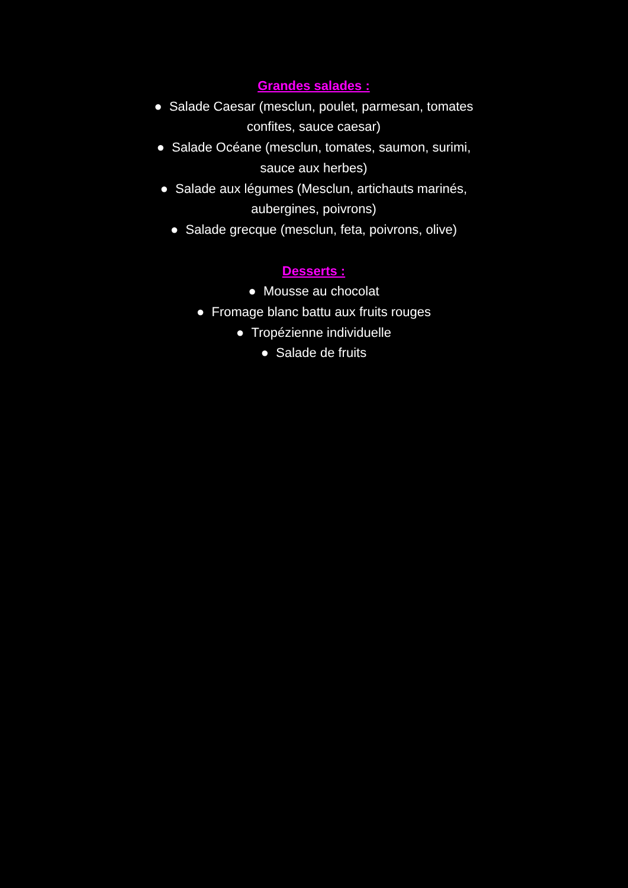Grandes salades :
● Salade Caesar (mesclun, poulet, parmesan, tomates confites, sauce caesar)
● Salade Océane (mesclun, tomates, saumon, surimi, sauce aux herbes)
● Salade aux légumes (Mesclun, artichauts marinés, aubergines, poivrons)
● Salade grecque (mesclun, feta, poivrons, olive)
Desserts :
● Mousse au chocolat
● Fromage blanc battu aux fruits rouges
● Tropézienne individuelle
● Salade de fruits